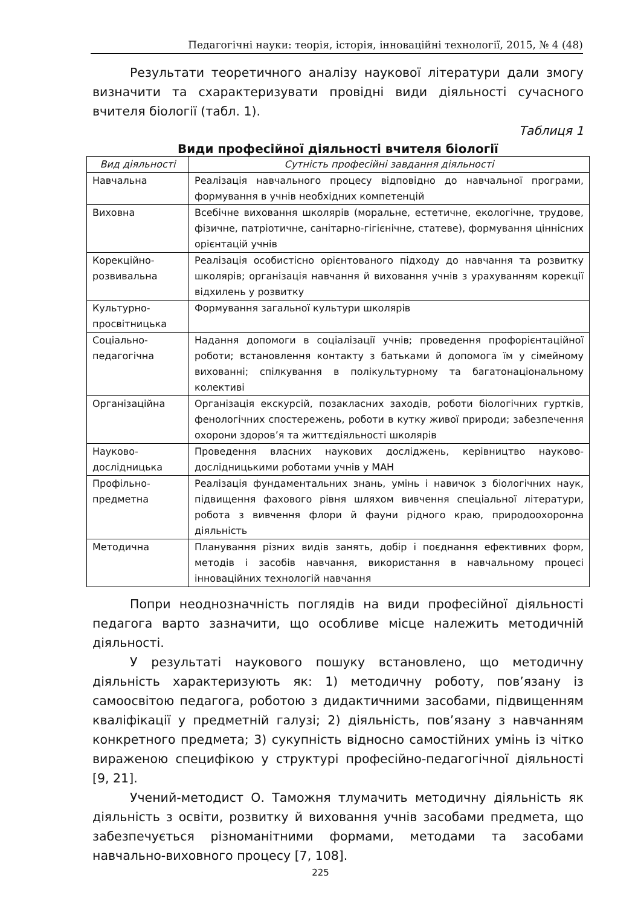Педагогічні науки: теорія, історія, інноваційні технології, 2015, № 4 (48)
Результати теоретичного аналізу наукової літератури дали змогу визначити та схарактеризувати провідні види діяльності сучасного вчителя біології (табл. 1).
Таблиця 1
Види професійної діяльності вчителя біології
| Вид діяльності | Сутність професійні завдання діяльності |
| --- | --- |
| Навчальна | Реалізація навчального процесу відповідно до навчальної програми, формування в учнів необхідних компетенцій |
| Виховна | Всебічне виховання школярів (моральне, естетичне, екологічне, трудове, фізичне, патріотичне, санітарно-гігієнічне, статеве), формування ціннісних орієнтацій учнів |
| Корекційно-розвивальна | Реалізація особистісно орієнтованого підходу до навчання та розвитку школярів; організація навчання й виховання учнів з урахуванням корекції відхилень у розвитку |
| Культурно-просвітницька | Формування загальної культури школярів |
| Соціально-педагогічна | Надання допомоги в соціалізації учнів; проведення профорієнтаційної роботи; встановлення контакту з батьками й допомога їм у сімейному вихованні; спілкування в полікультурному та багатонаціональному колективі |
| Організаційна | Організація екскурсій, позакласних заходів, роботи біологічних гуртків, фенологічних спостережень, роботи в кутку живої природи; забезпечення охорони здоров’я та життєдіяльності школярів |
| Науково-дослідницька | Проведення власних наукових досліджень, керівництво науково-дослідницькими роботами учнів у МАН |
| Профільно-предметна | Реалізація фундаментальних знань, умінь і навичок з біологічних наук, підвищення фахового рівня шляхом вивчення спеціальної літератури, робота з вивчення флори й фауни рідного краю, природоохоронна діяльність |
| Методична | Планування різних видів занять, добір і поєднання ефективних форм, методів і засобів навчання, використання в навчальному процесі інноваційних технологій навчання |
Попри неоднозначність поглядів на види професійної діяльності педагога варто зазначити, що особливе місце належить методичній діяльності.
У результаті наукового пошуку встановлено, що методичну діяльність характеризують як: 1) методичну роботу, пов’язану із самоосвітою педагога, роботою з дидактичними засобами, підвищенням кваліфікації у предметній галузі; 2) діяльність, пов’язану з навчанням конкретного предмета; 3) сукупність відносно самостійних умінь із чітко вираженою специфікою у структурі професійно-педагогічної діяльності [9, 21].
Учений-методист О. Таможня тлумачить методичну діяльність як діяльність з освіти, розвитку й виховання учнів засобами предмета, що забезпечується різноманітними формами, методами та засобами навчально-виховного процесу [7, 108].
225